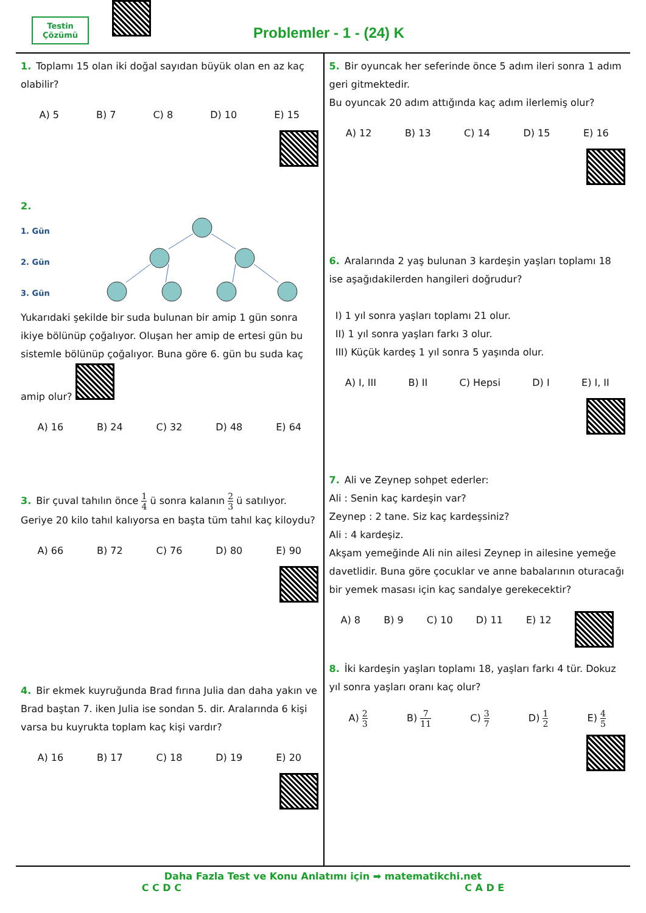Testin
Çözümü
→ Problemler - 1 - (24) K
1. Toplamı 15 olan iki doğal sayıdan büyük olan en az kaç olabilir?
A) 5 B) 7 C) 8 D) 10 E) 15
2.
1. Gün
2. Gün
3. Gün
Yukarıdaki şekilde bir suda bulunan bir amip 1 gün sonra ikiye bölünüp çoğalıyor. Oluşan her amip de ertesi gün bu sistemle bölünüp çoğalıyor. Buna göre 6. gün bu suda kaç amip olur?
A) 16 B) 24 C) 32 D) 48 E) 64
3. Bir çuval tahılın önce 1 4 ü sonra kalanın 2 3 ü satılıyor. Geriye 20 kilo tahıl kalıyorsa en başta tüm tahıl kaç kiloydu?
A) 66 B) 72 C) 76 D) 80 E) 90
4. Bir ekmek kuyruğunda Brad fırına Julia dan daha yakın ve Brad baştan 7. iken Julia ise sondan 5. dir. Aralarında 6 kişi varsa bu kuyrukta toplam kaç kişi vardır?
A) 16 B) 17 C) 18 D) 19 E) 20
5. Bir oyuncak her seferinde önce 5 adım ileri sonra 1 adım geri gitmektedir.
Bu oyuncak 20 adım attığında kaç adım ilerlemiş olur?
A) 12 B) 13 C) 14 D) 15 E) 16
6. Aralarında 2 yaş bulunan 3 kardeşin yaşları toplamı 18 ise aşağıdakilerden hangileri doğrudur?
I) 1 yıl sonra yaşları toplamı 21 olur.
II) 1 yıl sonra yaşları farkı 3 olur.
III) Küçük kardeş 1 yıl sonra 5 yaşında olur.
A) I, III B) II C) Hepsi D) I E) I, II
7. Ali ve Zeynep sohpet ederler:
Ali : Senin kaç kardeşin var?
Zeynep : 2 tane. Siz kaç kardeşsiniz?
Ali : 4 kardeşiz.
Akşam yemeğinde Ali nin ailesi Zeynep in ailesine yemeğe davetlidir. Buna göre çocuklar ve anne babalarının oturacağı bir yemek masası için kaç sandalye gerekecektir?
A) 8 B) 9 C) 10 D) 11 E) 12
8. İki kardeşin yaşları toplamı 18, yaşları farkı 4 tür. Dokuz yıl sonra yaşları oranı kaç olur?
A) 2 3 B) 7 11 C) 3 7 D) 1 2 E) 4 5
Daha Fazla Test ve Konu Anlatımı için ➡ matematikchi.net
C C D C C A D E